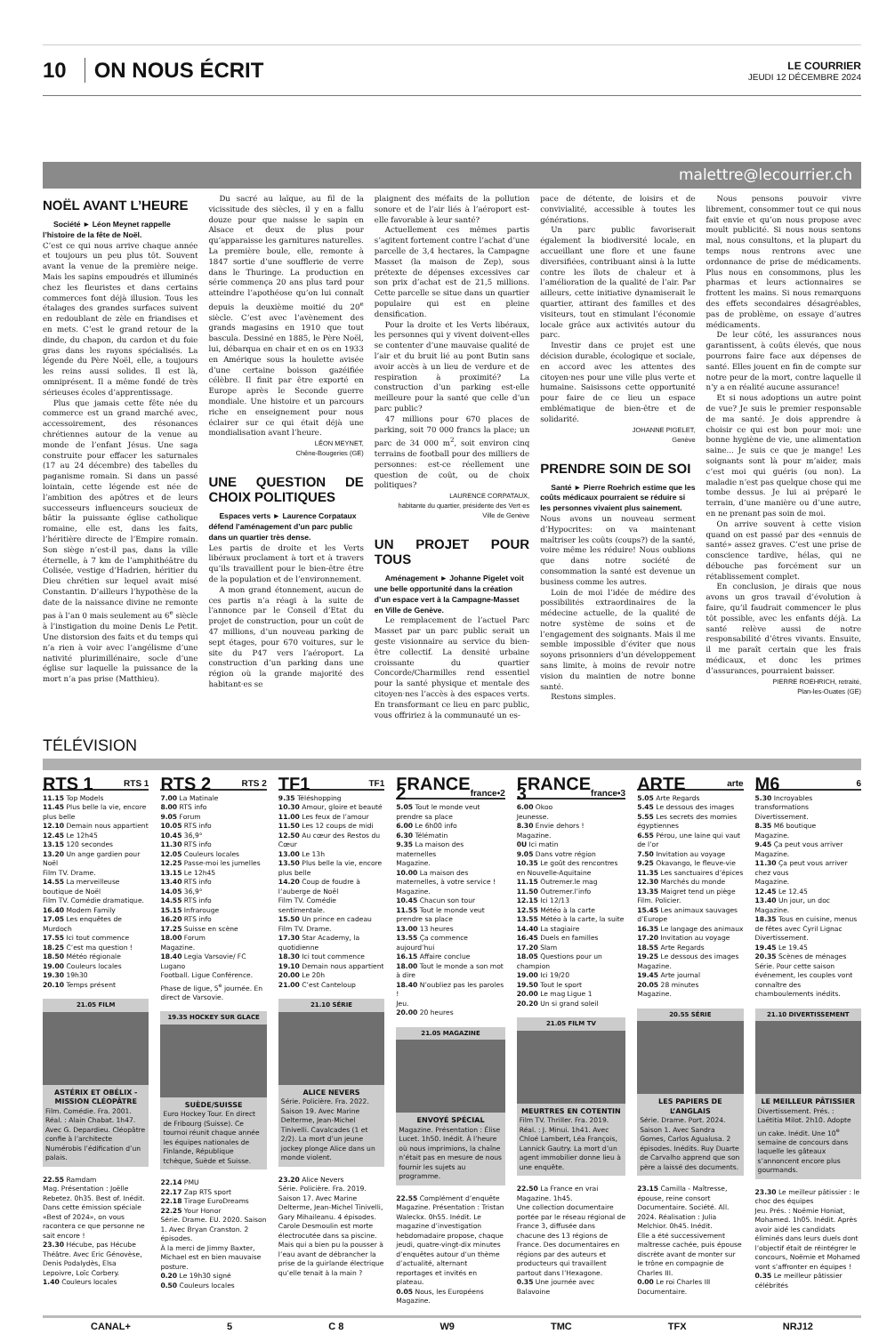10 ON NOUS ÉCRIT
LE COURRIER
JEUDI 12 DÉCEMBRE 2024
malettre@lecourrier.ch
NOËL AVANT L’HEURE
Société ► Léon Meynet rappelle l’histoire de la fête de Noël.
C’est ce qui nous arrive chaque année et toujours un peu plus tôt. Souvent avant la venue de la première neige. Mais les sapins empoudrés et illuminés chez les fleuristes et dans certains commerces font déjà illusion. Tous les étalages des grandes surfaces suivent en redoublant de zèle en friandises et en mets. C’est le grand retour de la dinde, du chapon, du cardon et du foie gras dans les rayons spécialisés. La légende du Père Noël, elle, a toujours les reins aussi solides. Il est là, omniprésent. Il a même fondé de très sérieuses écoles d’apprentissage.
Plus que jamais cette fête née du commerce est un grand marché avec, accessoirement, des résonances chrétiennes autour de la venue au monde de l’enfant Jésus. Une saga construite pour effacer les saturnales (17 au 24 décembre) des tabelles du paganisme romain. Si dans un passé lointain, cette légende est née de l’ambition des apôtres et de leurs successeurs influenceurs soucieux de bâtir la puissante église catholique romaine, elle est, dans les faits, l’héritière directe de l’Empire romain. Son siège n’est-il pas, dans la ville éternelle, à 7 km de l’amphithéâtre du Colisée, vestige d’Hadrien, héritier du Dieu chrétien sur lequel avait misé Constantin. D’ailleurs l’hypothèse de la date de la naissance divine ne remonte pas à l’an 0 mais seulement au 6<sup>e</sup> siècle à l’instigation du moine Denis Le Petit. Une distorsion des faits et du temps qui n’a rien à voir avec l’angélisme d’une nativité plurimillénaire, socle d’une église sur laquelle la puissance de la mort n’a pas prise (Matthieu).
Du sacré au laïque, au fil de la vicissitude des siècles, il y en a fallu douze pour que naisse le sapin en Alsace et deux de plus pour qu’apparaisse les garnitures naturelles. La première boule, elle, remonte à 1847 sortie d’une soufflerie de verre dans le Thuringe. La production en série commença 20 ans plus tard pour atteindre l’apothéose qu’on lui connaît depuis la deuxième moitié du 20<sup>e</sup> siècle. C’est avec l’avènement des grands magasins en 1910 que tout bascula. Dessiné en 1885, le Père Noël, lui, débarqua en chair et en os en 1933 en Amérique sous la houlette avisée d’une certaine boisson gazéifiée célèbre. Il finit par être exporté en Europe après le Seconde guerre mondiale. Une histoire et un parcours riche en enseignement pour nous éclairer sur ce qui était déjà une mondialisation avant l’heure.
LÉON MEYNET,
Chêne-Bougeries (GE)
UNE QUESTION DE CHOIX POLITIQUES
Espaces verts ► Laurence Corpataux défend l’aménagement d’un parc public dans un quartier très dense.
Les partis de droite et les Verts libéraux proclament à tort et à travers qu’ils travaillent pour le bien-être être de la population et de l’environnement.
A mon grand étonnement, aucun de ces partis n’a réagi à la suite de l’annonce par le Conseil d’Etat du projet de construction, pour un coût de 47 millions, d’un nouveau parking de sept étages, pour 670 voitures, sur le site du P47 vers l’aéroport. La construction d’un parking dans une région où la grande majorité des habitant·es se
plaignent des méfaits de la pollution sonore et de l’air liés à l’aéroport est-elle favorable à leur santé?
Actuellement ces mêmes partis s’agitent fortement contre l’achat d’une parcelle de 3,4 hectares, la Campagne Masset (la maison de Zep), sous prétexte de dépenses excessives car son prix d’achat est de 21,5 millions. Cette parcelle se situe dans un quartier populaire qui est en pleine densification.
Pour la droite et les Verts libéraux, les personnes qui y vivent doivent-elles se contenter d’une mauvaise qualité de l’air et du bruit lié au pont Butin sans avoir accès à un lieu de verdure et de respiration à proximité? La construction d’un parking est-elle meilleure pour la santé que celle d’un parc public?
47 millions pour 670 places de parking, soit 70 000 francs la place; un parc de 34 000 m<sup>2</sup>, soit environ cinq terrains de football pour des milliers de personnes: est-ce réellement une question de coût, ou de choix politiques?
LAURENCE CORPATAUX,
habitante du quartier, présidente des Vert·es
Ville de Genève
UN PROJET POUR TOUS
Aménagement ► Johanne Pigelet voit une belle opportunité dans la création d’un espace vert à la Campagne-Masset en Ville de Genève.
Le remplacement de l’actuel Parc Masset par un parc public serait un geste visionnaire au service du bien-être collectif. La densité urbaine croissante du quartier Concorde/Charmilles rend essentiel pour la santé physique et mentale des citoyen·nes l’accès à des espaces verts. En transformant ce lieu en parc public, vous offririez à la communauté un es-
pace de détente, de loisirs et de convivialité, accessible à toutes les générations.
Un parc public favoriserait également la biodiversité locale, en accueillant une flore et une faune diversifiées, contribuant ainsi à la lutte contre les îlots de chaleur et à l’amélioration de la qualité de l’air. Par ailleurs, cette initiative dynamiserait le quartier, attirant des familles et des visiteurs, tout en stimulant l’économie locale grâce aux activités autour du parc.
Investir dans ce projet est une décision durable, écologique et sociale, en accord avec les attentes des citoyen·nes pour une ville plus verte et humaine. Saisissons cette opportunité pour faire de ce lieu un espace emblématique de bien-être et de solidarité.
JOHANNE PIGELET,
Genève
PRENDRE SOIN DE SOI
Santé ► Pierre Roehrich estime que les coûts médicaux pourraient se réduire si les personnes vivaient plus sainement.
Nous avons un nouveau serment d’Hypocrites: on va maintenant maîtriser les coûts (coups?) de la santé, voire même les réduire! Nous oublions que dans notre société de consommation la santé est devenue un business comme les autres.
Loin de moi l’idée de médire des possibilités extraordinaires de la médecine actuelle, de la qualité de notre système de soins et de l’engagement des soignants. Mais il me semble impossible d’éviter que nous soyons prisonniers d’un développement sans limite, à moins de revoir notre vision du maintien de notre bonne santé.
Restons simples.
Nous pensons pouvoir vivre librement, consommer tout ce qui nous fait envie et qu’on nous propose avec moult publicité. Si nous nous sentons mal, nous consultons, et la plupart du temps nous rentrons avec une ordonnance de prise de médicaments. Plus nous en consommons, plus les pharmas et leurs actionnaires se frottent les mains. Si nous remarquons des effets secondaires désagréables, pas de problème, on essaye d’autres médicaments.
De leur côté, les assurances nous garantissent, à coûts élevés, que nous pourrons faire face aux dépenses de santé. Elles jouent en fin de compte sur notre peur de la mort, contre laquelle il n’y a en réalité aucune assurance!
Et si nous adoptions un autre point de vue? Je suis le premier responsable de ma santé. Je dois apprendre à choisir ce qui est bon pour moi: une bonne hygiène de vie, une alimentation saine... Je suis ce que je mange! Les soignants sont là pour m’aider, mais c’est moi qui guéris (ou non). La maladie n’est pas quelque chose qui me tombe dessus. Je lui ai préparé le terrain, d’une manière ou d’une autre, en ne prenant pas soin de moi.
On arrive souvent à cette vision quand on est passé par des «ennuis de santé» assez graves. C’est une prise de conscience tardive, hélas, qui ne débouche pas forcément sur un rétablissement complet.
En conclusion, je dirais que nous avons un gros travail d’évolution à faire, qu’il faudrait commencer le plus tôt possible, avec les enfants déjà. La santé relève aussi de notre responsabilité d’êtres vivants. Ensuite, il me paraît certain que les frais médicaux, et donc les primes d’assurances, pourraient baisser.
PIERRE ROEHRICH, retraité,
Plan-les-Ouates (GE)
TÉLÉVISION
RTS 1 RTS 1
11.15 Top Models
11.45 Plus belle la vie, encore plus belle
12.10 Demain nous appartient
12.45 Le 12h45
13.15 120 secondes
13.20 Un ange gardien pour Noël
Film TV. Drame.
14.55 La merveilleuse boutique de Noël
Film TV. Comédie dramatique.
16.40 Modern Family
17.05 Les enquêtes de Murdoch
17.55 Ici tout commence
18.25 C’est ma question !
18.50 Météo régionale
19.00 Couleurs locales
19.30 19h30
20.10 Temps présent
21.05 FILM
ASTÉRIX ET OBÉLIX - MISSION CLÉOPÂTRE
Film. Comédie. Fra. 2001. Réal. : Alain Chabat. 1h47. Avec G. Depardieu. Cléopâtre confie à l’architecte Numérobis l’édification d’un palais.
22.55 Ramdam
Mag. Présentation : Joëlle Rebetez. 0h35. Best of. Inédit. Dans cette émission spéciale «Best of 2024», on vous racontera ce que personne ne sait encore !
23.30 Hécube, pas Hécube
Théâtre. Avec Eric Génovèse, Denis Podalydès, Elsa Lepoivre, Loïc Corbery.
1.40 Couleurs locales
RTS 2 RTS 2
7.00 La Matinale
8.00 RTS info
9.05 Forum
10.05 RTS info
10.45 36,9°
11.30 RTS info
12.05 Couleurs locales
12.25 Passe-moi les jumelles
13.15 Le 12h45
13.40 RTS info
14.05 36,9°
14.55 RTS info
15.15 Infrarouge
16.20 RTS info
17.25 Suisse en scène
18.00 Forum
Magazine.
18.40 Legia Varsovie/ FC Lugano
Football. Ligue Conférence. Phase de ligue, 5<sup>e</sup> journée. En direct de Varsovie.
19.35 HOCKEY SUR GLACE
SUÈDE/SUISSE
Euro Hockey Tour. En direct de Fribourg (Suisse). Ce tournoi réunit chaque année les équipes nationales de Finlande, République tchèque, Suède et Suisse.
22.14 PMU
22.17 Zap RTS sport
22.18 Tirage EuroDreams
22.25 Your Honor
Série. Drame. EU. 2020. Saison 1. Avec Bryan Cranston. 2 épisodes.
À la merci de Jimmy Baxter, Michael est en bien mauvaise posture.
0.20 Le 19h30 signé
0.50 Couleurs locales
TF1 TF1
9.35 Téléshopping
10.30 Amour, gloire et beauté
11.00 Les feux de l’amour
11.50 Les 12 coups de midi
12.50 Au cœur des Restos du Cœur
13.00 Le 13h
13.50 Plus belle la vie, encore plus belle
14.20 Coup de foudre à l’auberge de Noël
Film TV. Comédie sentimentale.
15.50 Un prince en cadeau
Film TV. Drame.
17.30 Star Academy, la quotidienne
18.30 Ici tout commence
19.10 Demain nous appartient
20.00 Le 20h
21.00 C’est Canteloup
21.10 SÉRIE
ALICE NEVERS
Série. Policière. Fra. 2022. Saison 19. Avec Marine Delterme, Jean-Michel Tinivelli. Cavalcades (1 et 2/2). La mort d’un jeune jockey plonge Alice dans un monde violent.
23.20 Alice Nevers
Série. Policière. Fra. 2019. Saison 17. Avec Marine Delterme, Jean-Michel Tinivelli, Gary Mihaileanu. 4 épisodes.
Carole Desmoulin est morte électrocutée dans sa piscine. Mais qui a bien pu la pousser à l’eau avant de débrancher la prise de la guirlande électrique qu’elle tenait à la main ?
FRANCE 2 france•2
5.05 Tout le monde veut prendre sa place
6.00 Le 6h00 info
6.30 Télématin
9.35 La maison des maternelles
Magazine.
10.00 La maison des maternelles, à votre service !
Magazine.
10.45 Chacun son tour
11.55 Tout le monde veut prendre sa place
13.00 13 heures
13.55 Ça commence aujourd’hui
16.15 Affaire conclue
18.00 Tout le monde a son mot à dire
18.40 N’oubliez pas les paroles !
Jeu.
20.00 20 heures
21.05 MAGAZINE
ENVOYÉ SPÉCIAL
Magazine. Présentation : Élise Lucet. 1h50. Inédit. À l’heure où nous imprimions, la chaîne n’était pas en mesure de nous fournir les sujets au programme.
22.55 Complément d’enquête
Magazine. Présentation : Tristan Waleckx. 0h55. Inédit. Le magazine d’investigation hebdomadaire propose, chaque jeudi, quatre-vingt-dix minutes d’enquêtes autour d’un thème d’actualité, alternant reportages et invités en plateau.
0.05 Nous, les Européens
Magazine.
FRANCE 3 france•3
6.00 Okoo
Jeunesse.
8.30 Envie dehors !
Magazine.
0U Ici matin
9.05 Dans votre région
10.35 Le goût des rencontres en Nouvelle-Aquitaine
11.15 Outremer.le mag
11.50 Outremer.l’info
12.15 Ici 12/13
12.55 Météo à la carte
13.55 Météo à la carte, la suite
14.40 La stagiaire
16.45 Duels en familles
17.20 Slam
18.05 Questions pour un champion
19.00 Ici 19/20
19.50 Tout le sport
20.00 Le mag Ligue 1
20.20 Un si grand soleil
21.05 FILM TV
MEURTRES EN COTENTIN
Film TV. Thriller. Fra. 2019. Réal. : J. Minui. 1h41. Avec Chloé Lambert, Léa François, Lannick Gautry. La mort d’un agent immobilier donne lieu à une enquête.
22.50 La France en vrai
Magazine. 1h45.
Une collection documentaire portée par le réseau régional de France 3, diffusée dans chacune des 13 régions de France. Des documentaires en régions par des auteurs et producteurs qui travaillent partout dans l’Hexagone.
0.35 Une journée avec Balavoine
ARTE arte
5.05 Arte Regards
5.45 Le dessous des images
5.55 Les secrets des momies égyptiennes
6.55 Pérou, une laine qui vaut de l’or
7.50 Invitation au voyage
9.25 Okavango, le fleuve-vie
11.35 Les sanctuaires d’épices
12.30 Marchés du monde
13.35 Maigret tend un piège
Film. Policier.
15.45 Les animaux sauvages d’Europe
16.35 Le langage des animaux
17.20 Invitation au voyage
18.55 Arte Regards
19.25 Le dessous des images
Magazine.
19.45 Arte journal
20.05 28 minutes
Magazine.
20.55 SÉRIE
LES PAPIERS DE L’ANGLAIS
Série. Drame. Port. 2024. Saison 1. Avec Sandra Gomes, Carlos Agualusa. 2 épisodes. Inédits. Ruy Duarte de Carvalho apprend que son père a laissé des documents.
23.15 Camilla - Maîtresse, épouse, reine consort
Documentaire. Société. All. 2024. Réalisation : Julia Melchior. 0h45. Inédit.
Elle a été successivement maîtresse cachée, puis épouse discrète avant de monter sur le trône en compagnie de Charles III.
0.00 Le roi Charles III
Documentaire.
M6 6
5.30 Incroyables transformations
Divertissement.
8.35 M6 boutique
Magazine.
9.45 Ça peut vous arriver
Magazine.
11.30 Ça peut vous arriver chez vous
Magazine.
12.45 Le 12.45
13.40 Un jour, un doc
Magazine.
18.35 Tous en cuisine, menus de fêtes avec Cyril Lignac
Divertissement.
19.45 Le 19.45
20.35 Scènes de ménages
Série. Pour cette saison événement, les couples vont connaître des chamboulements inédits.
21.10 DIVERTISSEMENT
LE MEILLEUR PÂTISSIER
Divertissement. Prés. : Laëtitia Milot. 2h10. Adopte un cake. Inédit. Une 10<sup>e</sup> semaine de concours dans laquelle les gâteaux s’annoncent encore plus gourmands.
23.30 Le meilleur pâtissier : le choc des équipes
Jeu. Prés. : Noëmie Honiat, Mohamed. 1h05. Inédit. Après avoir aidé les candidats éliminés dans leurs duels dont l’objectif était de réintégrer le concours, Noëmie et Mohamed vont s’affronter en équipes !
0.35 Le meilleur pâtissier célébrités
CANAL+ 5 C 8 W9 TMC TFX NRJ12